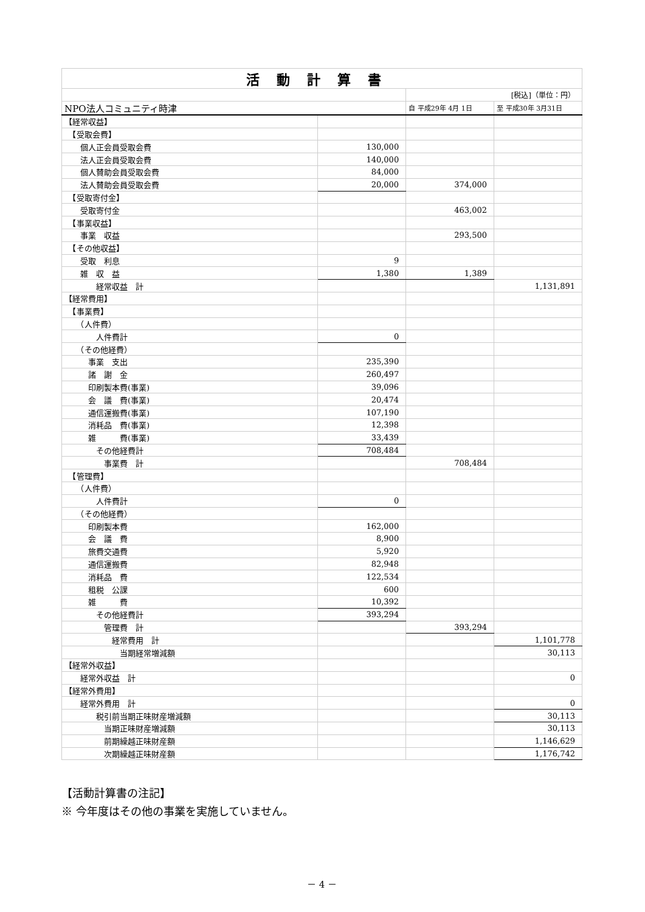| 活動計算書 | | | |
| | | [税込]（単位：円） | |
| NPO法人コミュニティ時津 | | 自 平成29年 4月 1日 | 至 平成30年 3月31日 |
| 【経常収益】 | | | |
| 【受取会費】 | | | |
| 個人正会員受取会費 | 130,000 | | |
| 法人正会員受取会費 | 140,000 | | |
| 個人賛助会員受取会費 | 84,000 | | |
| 法人賛助会員受取会費 | 20,000 | 374,000 | |
| 【受取寄付金】 | | | |
| 受取寄付金 | | 463,002 | |
| 【事業収益】 | | | |
| 事業 収益 | | 293,500 | |
| 【その他収益】 | | | |
| 受取 利息 | 9 | | |
| 雑 収 益 | 1,380 | 1,389 | |
| 経常収益 計 | | | 1,131,891 |
| 【経常費用】 | | | |
| 【事業費】 | | | |
| （人件費） | | | |
| 人件費計 | 0 | | |
| （その他経費） | | | |
| 事業 支出 | 235,390 | | |
| 諸 謝 金 | 260,497 | | |
| 印刷製本費(事業) | 39,096 | | |
| 会 議 費(事業) | 20,474 | | |
| 通信運搬費(事業) | 107,190 | | |
| 消耗品 費(事業) | 12,398 | | |
| 雑 費(事業) | 33,439 | | |
| その他経費計 | 708,484 | | |
| 事業費 計 | | 708,484 | |
| 【管理費】 | | | |
| （人件費） | | | |
| 人件費計 | 0 | | |
| （その他経費） | | | |
| 印刷製本費 | 162,000 | | |
| 会 議 費 | 8,900 | | |
| 旅費交通費 | 5,920 | | |
| 通信運搬費 | 82,948 | | |
| 消耗品 費 | 122,534 | | |
| 租税 公課 | 600 | | |
| 雑 費 | 10,392 | | |
| その他経費計 | 393,294 | | |
| 管理費 計 | | 393,294 | |
| 経常費用 計 | | | 1,101,778 |
| 当期経常増減額 | | | 30,113 |
| 【経常外収益】 | | | |
| 経常外収益 計 | | | 0 |
| 【経常外費用】 | | | |
| 経常外費用 計 | | | 0 |
| 税引前当期正味財産増減額 | | | 30,113 |
| 当期正味財産増減額 | | | 30,113 |
| 前期繰越正味財産額 | | | 1,146,629 |
| 次期繰越正味財産額 | | | 1,176,742 |
【活動計算書の注記】
※ 今年度はその他の事業を実施していません。
－ 4 －